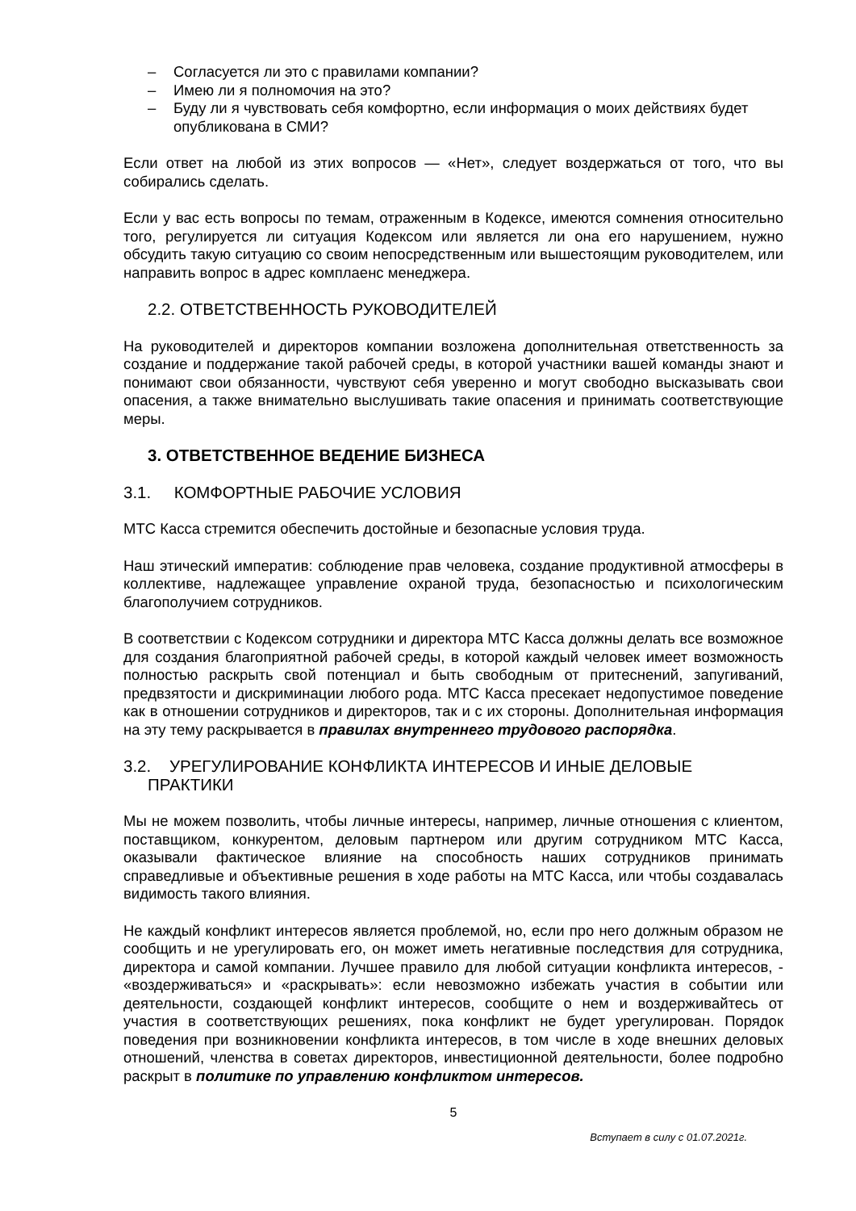– Согласуется ли это с правилами компании?
– Имею ли я полномочия на это?
– Буду ли я чувствовать себя комфортно, если информация о моих действиях будет опубликована в СМИ?
Если ответ на любой из этих вопросов — «Нет», следует воздержаться от того, что вы собирались сделать.
Если у вас есть вопросы по темам, отраженным в Кодексе, имеются сомнения относительно того, регулируется ли ситуация Кодексом или является ли она его нарушением, нужно обсудить такую ситуацию со своим непосредственным или вышестоящим руководителем, или направить вопрос в адрес комплаенс менеджера.
2.2. ОТВЕТСТВЕННОСТЬ РУКОВОДИТЕЛЕЙ
На руководителей и директоров компании возложена дополнительная ответственность за создание и поддержание такой рабочей среды, в которой участники вашей команды знают и понимают свои обязанности, чувствуют себя уверенно и могут свободно высказывать свои опасения, а также внимательно выслушивать такие опасения и принимать соответствующие меры.
3. ОТВЕТСТВЕННОЕ ВЕДЕНИЕ БИЗНЕСА
3.1. КОМФОРТНЫЕ РАБОЧИЕ УСЛОВИЯ
МТС Касса стремится обеспечить достойные и безопасные условия труда.
Наш этический императив: соблюдение прав человека, создание продуктивной атмосферы в коллективе, надлежащее управление охраной труда, безопасностью и психологическим благополучием сотрудников.
В соответствии с Кодексом сотрудники и директора МТС Касса должны делать все возможное для создания благоприятной рабочей среды, в которой каждый человек имеет возможность полностью раскрыть свой потенциал и быть свободным от притеснений, запугиваний, предвзятости и дискриминации любого рода. МТС Касса пресекает недопустимое поведение как в отношении сотрудников и директоров, так и с их стороны. Дополнительная информация на эту тему раскрывается в правилах внутреннего трудового распорядка.
3.2. УРЕГУЛИРОВАНИЕ КОНФЛИКТА ИНТЕРЕСОВ И ИНЫЕ ДЕЛОВЫЕ
ПРАКТИКИ
Мы не можем позволить, чтобы личные интересы, например, личные отношения с клиентом, поставщиком, конкурентом, деловым партнером или другим сотрудником МТС Касса, оказывали фактическое влияние на способность наших сотрудников принимать справедливые и объективные решения в ходе работы на МТС Касса, или чтобы создавалась видимость такого влияния.
Не каждый конфликт интересов является проблемой, но, если про него должным образом не сообщить и не урегулировать его, он может иметь негативные последствия для сотрудника, директора и самой компании. Лучшее правило для любой ситуации конфликта интересов, - «воздерживаться» и «раскрывать»: если невозможно избежать участия в событии или деятельности, создающей конфликт интересов, сообщите о нем и воздерживайтесь от участия в соответствующих решениях, пока конфликт не будет урегулирован. Порядок поведения при возникновении конфликта интересов, в том числе в ходе внешних деловых отношений, членства в советах директоров, инвестиционной деятельности, более подробно раскрыт в политике по управлению конфликтом интересов.
5
Вступает в силу с 01.07.2021г.